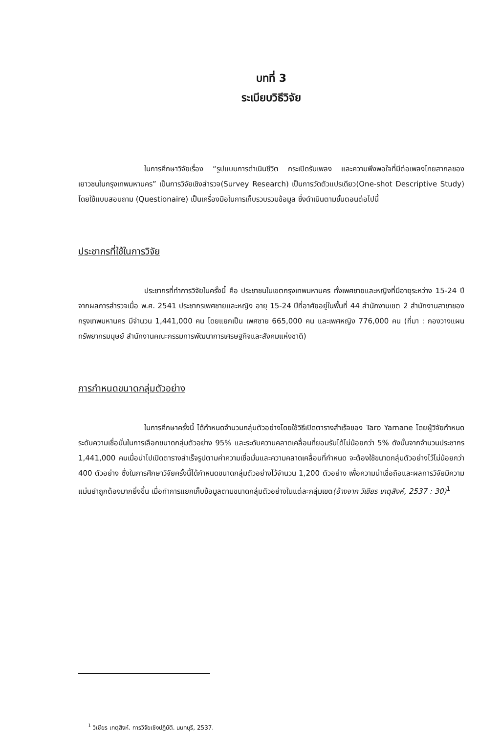บทที่ 3
ระเบียบวิธีวิจัย
ในการศึกษาวิจัยเรื่อง “รูปแบบการดำเนินชีวิต กระเปิดรับเพลง และความพึงพอใจที่มีต่อเพลงไทยสากลของเยาวชนในกรุงเทพมหานคร” เป็นการวิจัยเชิงสำรวจ(Survey Research) เป็นการวัดตัวแปรเดียว(One-shot Descriptive Study) โดยใช้แบบสอบถาม (Questionaire) เป็นเครื่องมือในการเก็บรวบรวมข้อมูล ซึ่งดำเนินตามขั้นตอนต่อไปนี้
ประชากรที่ใช้ในการวิจัย
ประชากรที่ทำการวิจัยในครั้งนี้ คือ ประชาชนในเขตกรุงเทพมหานคร ทั้งเพศชายและหญิงที่มีอายุระหว่าง 15-24 ปี จากผลการสำรวจเมื่อ พ.ศ. 2541 ประชากรเพศชายและหญิง อายุ 15-24 ปีที่อาศัยอยู่ในพื้นที่ 44 สำนักงานเขต 2 สำนักงานสาขาของกรุงเทพมหานคร มีจำนวน 1,441,000 คน โดยแยกเป็น เพศชาย 665,000 คน และเพศหญิง 776,000 คน (ที่มา : กองวางแผนทรัพยากรมนุษย์ สำนักงานคณะกรรมการพัฒนาการเศรษฐกิจและสังคมแห่งชาติ)
การกำหนดขนาดกลุ่มตัวอย่าง
ในการศึกษาครั้งนี้ ได้กำหนดจำนวนกลุ่มตัวอย่างโดยใช้วิธีเปิดตารางสำเร็จของ Taro Yamane โดยผู้วิจัยกำหนดระดับความเชื่อมั่นในการเลือกขนาดกลุ่มตัวอย่าง 95% และระดับความคลาดเคลื่อนที่ยอมรับได้ไม่น้อยกว่า 5% ดังนั้นจากจำนวนประชากร 1,441,000 คนเมื่อนำไปเปิดตารางสำเร็จรูปตามค่าความเชื่อมั่นและความคลาดเคลื่อนที่กำหนด จะต้องใช้ขนาดกลุ่มตัวอย่างไว้ไม่น้อยกว่า 400 ตัวอย่าง ซึ่งในการศึกษาวิจัยครั้งนี้ได้กำหนดขนาดกลุ่มตัวอย่างไว้จำนวน 1,200 ตัวอย่าง เพื่อความน่าเชื่อถือและผลการวิจัยมีความแม่นยำถูกต้องมากยิ่งขึ้น เมื่อทำการแยกเก็บข้อมูลตามขนาดกลุ่มตัวอย่างในแต่ละกลุ่มเขต(อ้างจาก วิเชียร เกตุสิงห์, 2537 : 30)<sup>1</sup>
<sup>1</sup> วิเชียร เกตุสิงห์. การวิจัยเชิงปฏิบัติ. นนทบุรี, 2537.